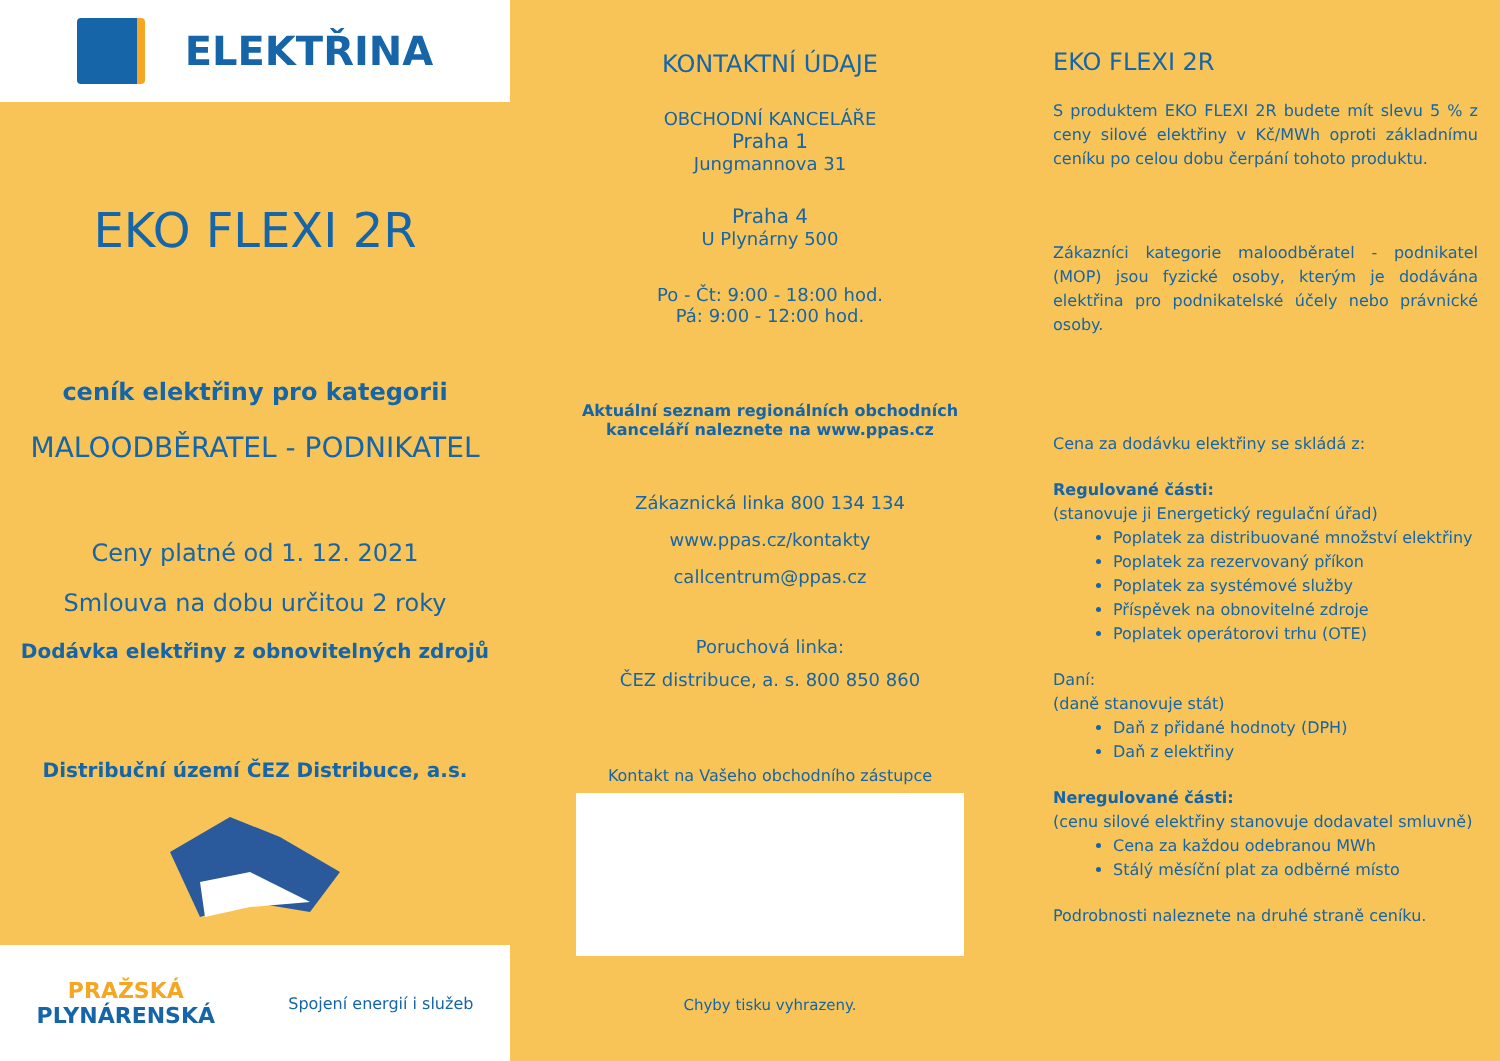ELEKTŘINA
EKO FLEXI 2R
ceník elektřiny pro kategorii
MALOODBĚRATEL - PODNIKATEL
Ceny platné od 1. 12. 2021
Smlouva na dobu určitou 2 roky
Dodávka elektřiny z obnovitelných zdrojů
Distribuční území ČEZ Distribuce, a.s.
PRAŽSKÁ
PLYNÁRENSKÁ
Spojení energií i služeb
KONTAKTNÍ ÚDAJE
OBCHODNÍ KANCELÁŘE
Praha 1
Jungmannova 31
Praha 4
U Plynárny 500
Po - Čt: 9:00 - 18:00 hod.
Pá: 9:00 - 12:00 hod.
Aktuální seznam regionálních obchodních
kanceláří naleznete na www.ppas.cz
Zákaznická linka 800 134 134
www.ppas.cz/kontakty
callcentrum@ppas.cz
Poruchová linka:
ČEZ distribuce, a. s. 800 850 860
Kontakt na Vašeho obchodního zástupce
Chyby tisku vyhrazeny.
EKO FLEXI 2R
S produktem EKO FLEXI 2R budete mít slevu 5 % z ceny silové elektřiny v Kč/MWh oproti základnímu ceníku po celou dobu čerpání tohoto produktu.
Zákazníci kategorie maloodběratel - podnikatel (MOP) jsou fyzické osoby, kterým je dodávána elektřina pro podnikatelské účely nebo právnické osoby.
Cena za dodávku elektřiny se skládá z:
Regulované části:
(stanovuje ji Energetický regulační úřad)
Poplatek za distribuované množství elektřiny
Poplatek za rezervovaný příkon
Poplatek za systémové služby
Příspěvek na obnovitelné zdroje
Poplatek operátorovi trhu (OTE)
Daní:
(daně stanovuje stát)
Daň z přidané hodnoty (DPH)
Daň z elektřiny
Neregulované části:
(cenu silové elektřiny stanovuje dodavatel smluvně)
Cena za každou odebranou MWh
Stálý měsíční plat za odběrné místo
Podrobnosti naleznete na druhé straně ceníku.